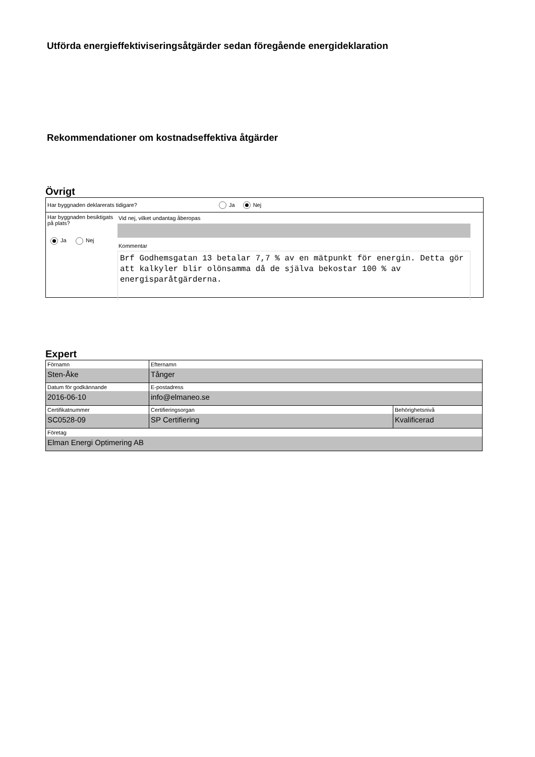Utförda energieffektiviseringsåtgärder sedan föregående energideklaration
Rekommendationer om kostnadseffektiva åtgärder
Övrigt
Har byggnaden deklarerats tidigare? Ja Nej
Har byggnaden besiktigats på plats?
Ja Nej
Vid nej, vilket undantag åberopas
Kommentar
Brf Godhemsgatan 13 betalar 7,7 % av en mätpunkt för energin. Detta gör att kalkyler blir olönsamma då de själva bekostar 100 % av energisparåtgärderna.
Expert
| Förnamn Sten-Åke | Efternamn Tånger | |
| Datum för godkännande 2016-06-10 | E-postadress info@elmaneo.se | |
| Certifikatnummer SC0528-09 | Certifieringsorgan SP Certifiering | Behörighetsnivå Kvalificerad |
| Företag Elman Energi Optimering AB | | |